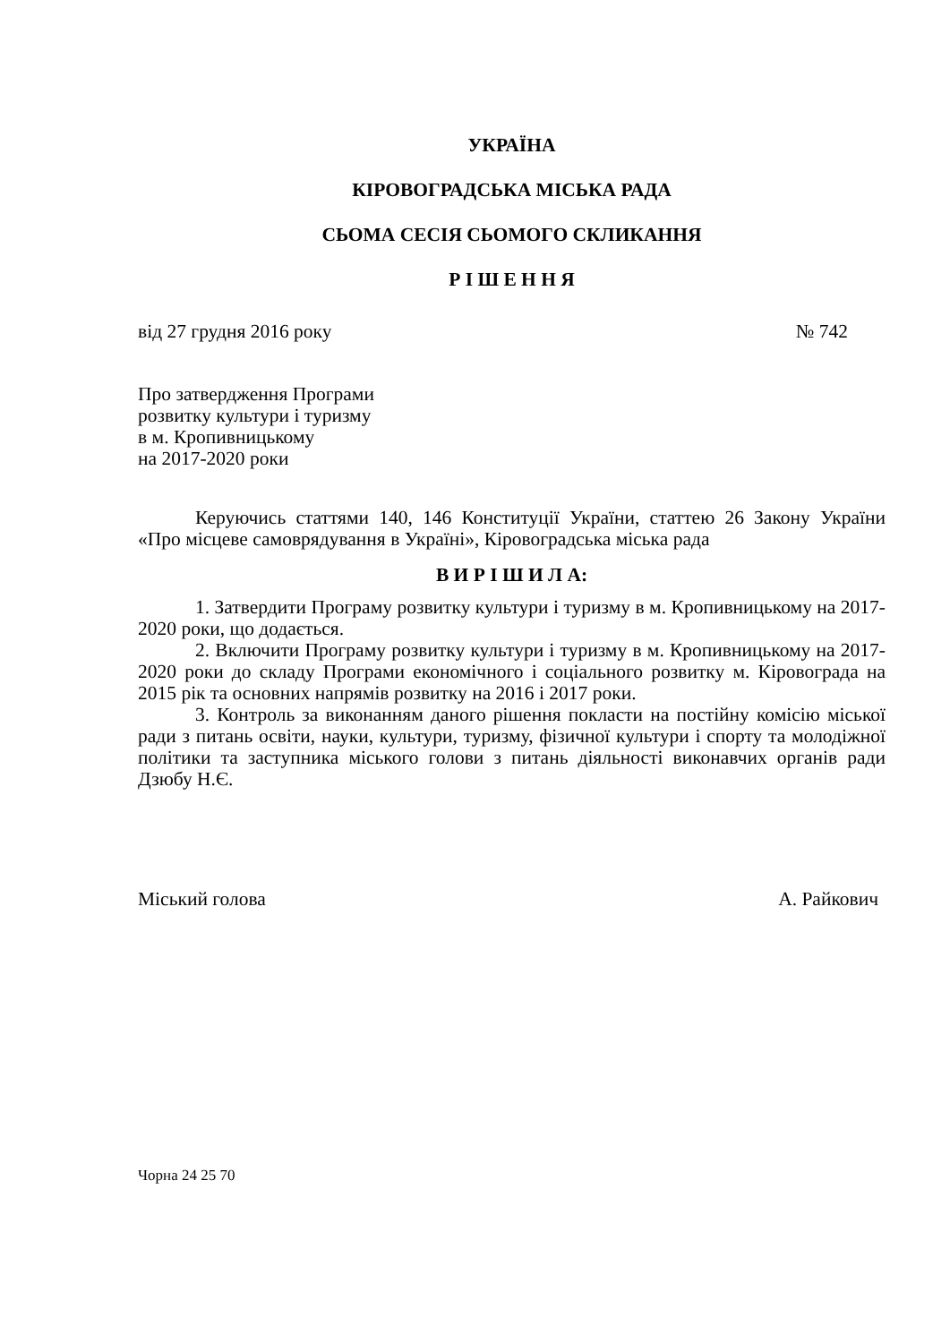УКРАЇНА
КІРОВОГРАДСЬКА МІСЬКА РАДА
СЬОМА СЕСІЯ СЬОМОГО СКЛИКАННЯ
Р І Ш Е Н Н Я
від 27 грудня 2016 року № 742
Про затвердження Програми
розвитку культури і туризму
в м. Кропивницькому
на 2017-2020 роки
Керуючись статтями 140, 146 Конституції України, статтею 26 Закону України «Про місцеве самоврядування в Україні», Кіровоградська міська рада
В И Р І Ш И Л А:
1. Затвердити Програму розвитку культури і туризму в м. Кропивницькому на 2017-2020 роки, що додається.
2. Включити Програму розвитку культури і туризму в м. Кропивницькому на 2017-2020 роки до складу Програми економічного і соціального розвитку м. Кіровограда на 2015 рік та основних напрямів розвитку на 2016 і 2017 роки.
3. Контроль за виконанням даного рішення покласти на постійну комісію міської ради з питань освіти, науки, культури, туризму, фізичної культури і спорту та молодіжної політики та заступника міського голови з питань діяльності виконавчих органів ради Дзюбу Н.Є.
Міський голова А. Райкович
Чорна 24 25 70